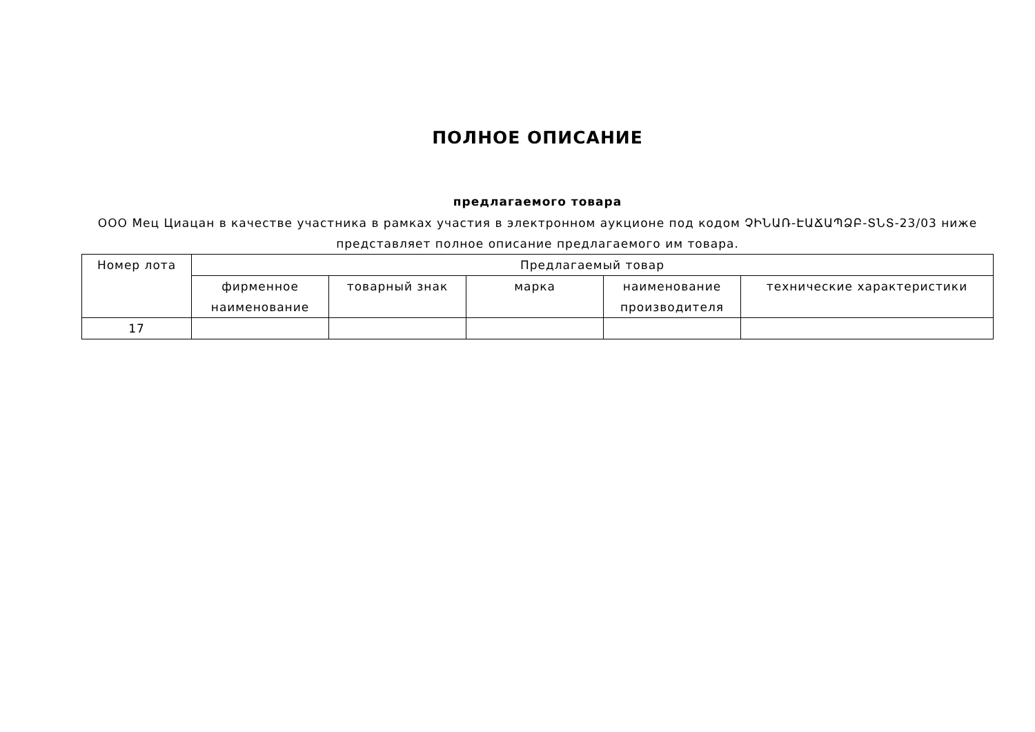ПОЛНОЕ ОПИСАНИЕ
предлагаемого товара
ООО Мец Циацан в качестве участника в рамках участия в электронном аукционе под кодом ՉԻՆԱՌ-ԷԱՃԱՊՁԲ-ՏՆՏ-23/03 ниже представляет полное описание предлагаемого им товара.
| Номер лота | Предлагаемый товар | | | | |
| --- | --- | --- | --- | --- | --- |
| | фирменное наименование | товарный знак | марка | наименование производителя | технические характеристики |
| 17 | | | | | |